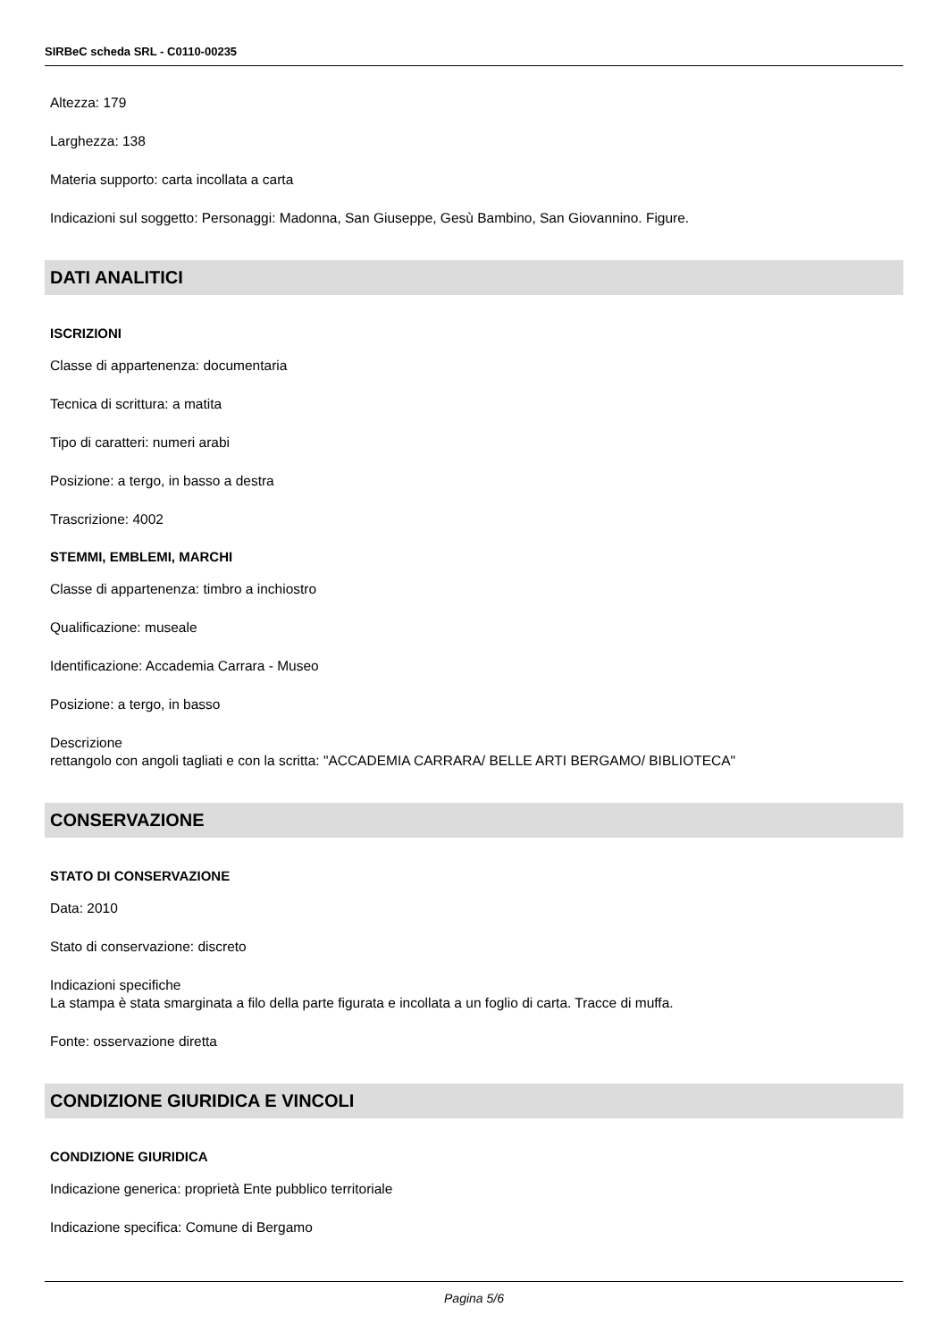SIRBeC scheda SRL - C0110-00235
Altezza: 179
Larghezza: 138
Materia supporto: carta incollata a carta
Indicazioni sul soggetto: Personaggi: Madonna, San Giuseppe, Gesù Bambino, San Giovannino. Figure.
DATI ANALITICI
ISCRIZIONI
Classe di appartenenza: documentaria
Tecnica di scrittura: a matita
Tipo di caratteri: numeri arabi
Posizione: a tergo, in basso a destra
Trascrizione: 4002
STEMMI, EMBLEMI, MARCHI
Classe di appartenenza: timbro a inchiostro
Qualificazione: museale
Identificazione: Accademia Carrara - Museo
Posizione: a tergo, in basso
Descrizione
rettangolo con angoli tagliati e con la scritta: "ACCADEMIA CARRARA/ BELLE ARTI BERGAMO/ BIBLIOTECA"
CONSERVAZIONE
STATO DI CONSERVAZIONE
Data: 2010
Stato di conservazione: discreto
Indicazioni specifiche
La stampa è stata smarginata a filo della parte figurata e incollata a un foglio di carta. Tracce di muffa.
Fonte: osservazione diretta
CONDIZIONE GIURIDICA E VINCOLI
CONDIZIONE GIURIDICA
Indicazione generica: proprietà Ente pubblico territoriale
Indicazione specifica: Comune di Bergamo
Pagina 5/6